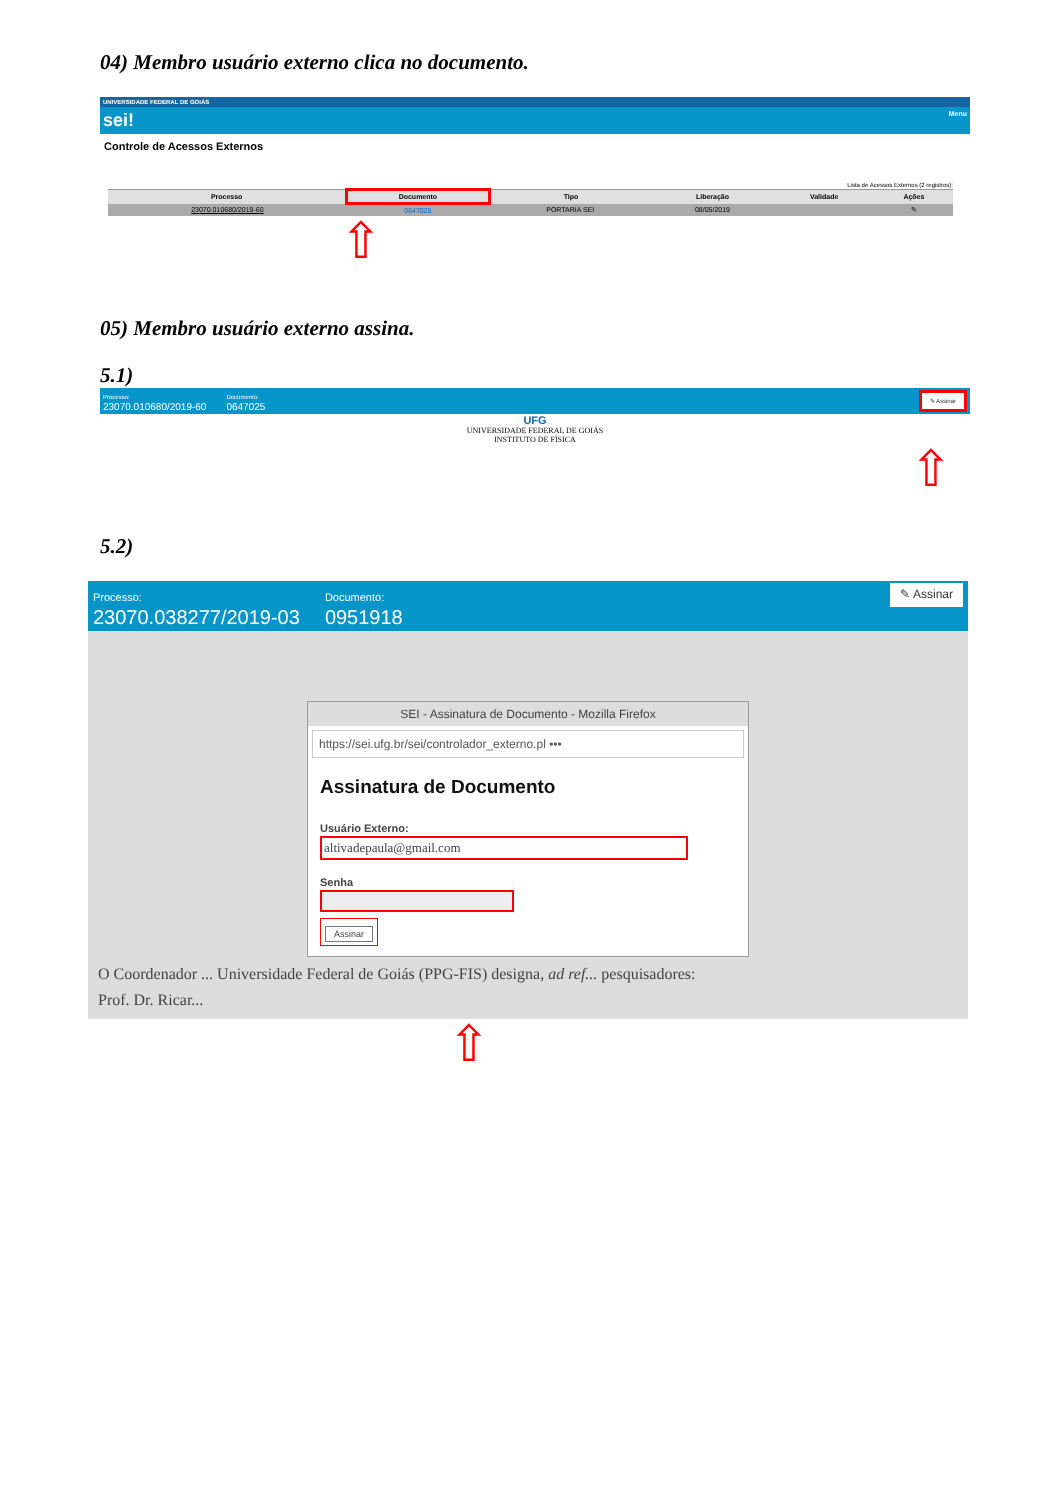04) Membro usuário externo clica no documento.
UNIVERSIDADE FEDERAL DE GOIÁS
sei! Menu
Controle de Acessos Externos
Lista de Acessos Externos (2 registros):
| Processo | Documento | Tipo | Liberação | Validade | Ações |
| --- | --- | --- | --- | --- | --- |
| 23070.010680/2019-60 | 0647025 | PORTARIA SEI | 08/05/2019 | | ✎ |
⇧
05) Membro usuário externo assina.
5.1)
Processo:
23070.010680/2019-60 Documento:
0647025 ✎ Assinar
UFG
UNIVERSIDADE FEDERAL DE GOIÁS
INSTITUTO DE FÍSICA
⇧
5.2)
Processo:
23070.038277/2019-03 Documento:
0951918 ✎ Assinar
SEI - Assinatura de Documento - Mozilla Firefox
https://sei.ufg.br/sei/controlador_externo.pl •••
Assinatura de Documento
Usuário Externo:
altivadepaula@gmail.com
Senha
Assinar
O Coordenador ... Universidade Federal de Goiás (PPG-FIS) designa, ad ref... pesquisadores:
Prof. Dr. Ricar...
⇧